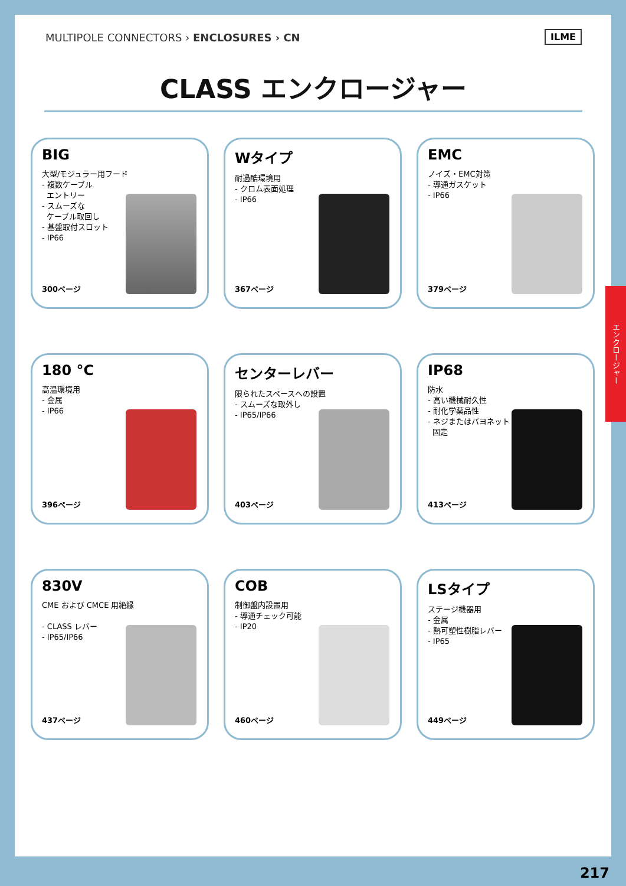MULTIPOLE CONNECTORS › ENCLOSURES › CN
ILME
CLASS エンクロージャー
BIG
大型/モジュラー用フード
- 複数ケーブル
エントリー
- スムーズな
ケーブル取回し
- 基盤取付スロット
- IP66
300ページ
Wタイプ
耐過酷環境用
- クロム表面処理
- IP66
367ページ
EMC
ノイズ・EMC対策
- 導通ガスケット
- IP66
379ページ
180 °C
高温環境用
- 金属
- IP66
396ページ
センターレバー
限られたスペースへの設置
- スムーズな取外し
- IP65/IP66
403ページ
IP68
防水
- 高い機械耐久性
- 耐化学薬品性
- ネジまたはバヨネット
固定
413ページ
830V
CME および CMCE 用絶縁
- CLASS レバー
- IP65/IP66
437ページ
COB
制御盤内設置用
- 導通チェック可能
- IP20
460ページ
LSタイプ
ステージ機器用
- 金属
- 熱可塑性樹脂レバー
- IP65
449ページ
エンクロージャー
217